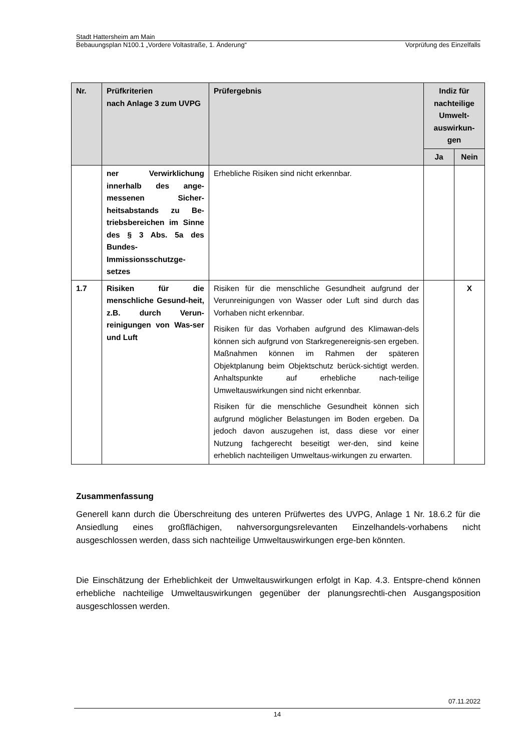Stadt Hattersheim am Main
Bebauungsplan N100.1 „Vordere Voltastraße, 1. Änderung“Vorprüfung des Einzelfalls
| Nr. | Prüfkriterien nach Anlage 3 zum UVPG | Prüfergebnis | Indiz für nachteilige Umwelt-auswirkun-gen | |
| --- | --- | --- | --- | --- |
| | | | Ja | Nein |
| | ner Verwirklichung innerhalb des ange-messenen Sicher-heitsabstands zu Be-triebsbereichen im Sinne des § 3 Abs. 5a des Bundes-Immissionsschutzge-setzes | Erhebliche Risiken sind nicht erkennbar. | | |
| 1.7 | Risiken für die menschliche Gesund-heit, z.B. durch Verun-reinigungen von Was-ser und Luft | Risiken für die menschliche Gesundheit aufgrund der Verunreinigungen von Wasser oder Luft sind durch das Vorhaben nicht erkennbar. Risiken für das Vorhaben aufgrund des Klimawan-dels können sich aufgrund von Starkregenereignis-sen ergeben. Maßnahmen können im Rahmen der späteren Objektplanung beim Objektschutz berück-sichtigt werden. Anhaltspunkte auf erhebliche nach-teilige Umweltauswirkungen sind nicht erkennbar. Risiken für die menschliche Gesundheit können sich aufgrund möglicher Belastungen im Boden ergeben. Da jedoch davon auszugehen ist, dass diese vor einer Nutzung fachgerecht beseitigt wer-den, sind keine erheblich nachteiligen Umweltaus-wirkungen zu erwarten. | | X |
Zusammenfassung
Generell kann durch die Überschreitung des unteren Prüfwertes des UVPG, Anlage 1 Nr. 18.6.2 für die Ansiedlung eines großflächigen, nahversorgungsrelevanten Einzelhandels-vorhabens nicht ausgeschlossen werden, dass sich nachteilige Umweltauswirkungen erge-ben könnten.
Die Einschätzung der Erheblichkeit der Umweltauswirkungen erfolgt in Kap. 4.3. Entspre-chend können erhebliche nachteilige Umweltauswirkungen gegenüber der planungsrechtli-chen Ausgangsposition ausgeschlossen werden.
07.11.2022
14